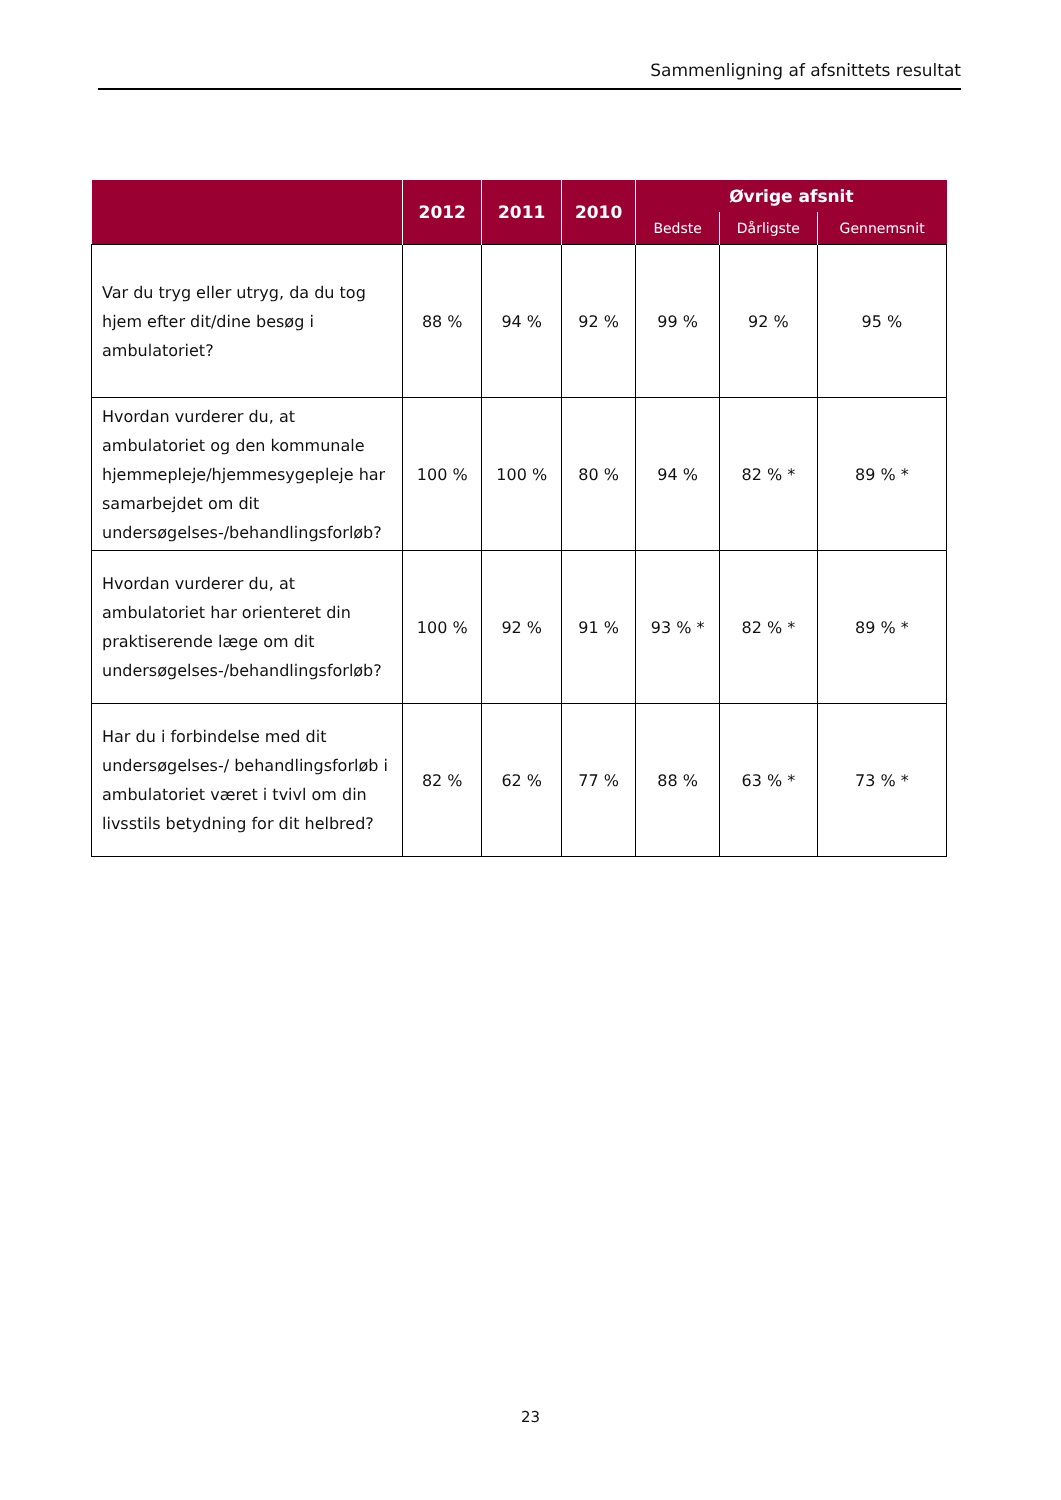Sammenligning af afsnittets resultat
| | 2012 | 2011 | 2010 | Øvrige afsnit | | |
| --- | --- | --- | --- | --- | --- | --- |
| | | | | Bedste | Dårligste | Gennemsnit |
| Var du tryg eller utryg, da du tog hjem efter dit/dine besøg i ambulatoriet? | 88 % | 94 % | 92 % | 99 % | 92 % | 95 % |
| Hvordan vurderer du, at ambulatoriet og den kommunale hjemmepleje/hjemmesygepleje har samarbejdet om dit undersøgelses-/behandlingsforløb? | 100 % | 100 % | 80 % | 94 % | 82 % * | 89 % * |
| Hvordan vurderer du, at ambulatoriet har orienteret din praktiserende læge om dit undersøgelses-/behandlingsforløb? | 100 % | 92 % | 91 % | 93 % * | 82 % * | 89 % * |
| Har du i forbindelse med dit undersøgelses-/ behandlingsforløb i ambulatoriet været i tvivl om din livsstils betydning for dit helbred? | 82 % | 62 % | 77 % | 88 % | 63 % * | 73 % * |
23